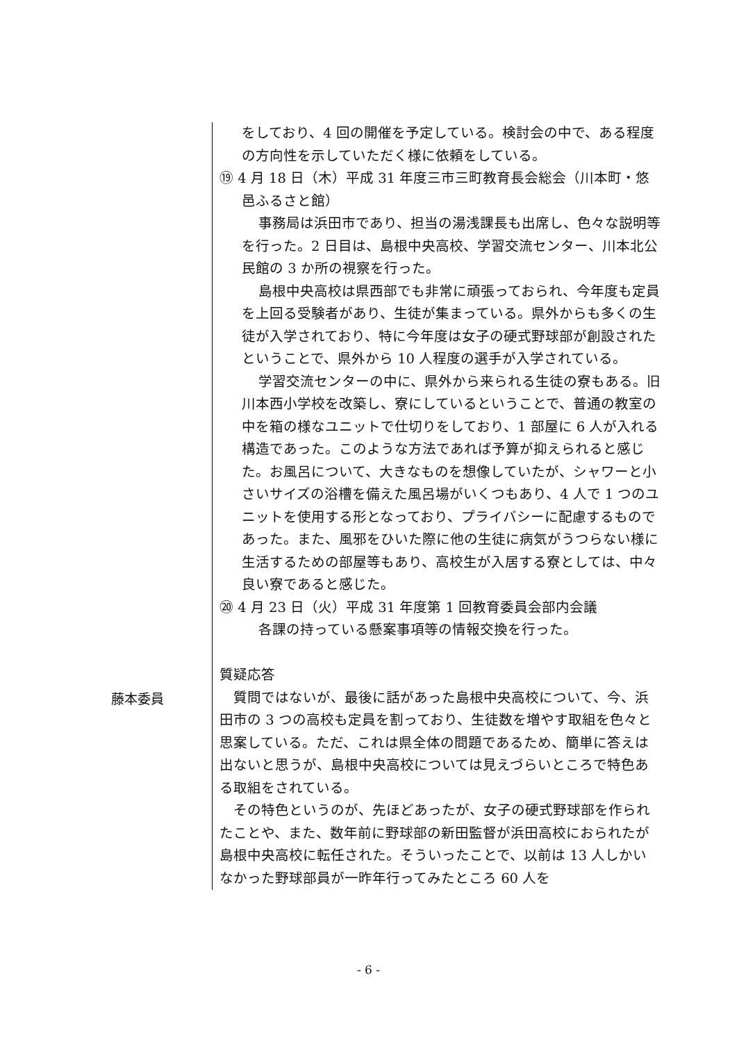をしており、4 回の開催を予定している。検討会の中で、ある程度の方向性を示していただく様に依頼をしている。
⑲ 4 月 18 日（木）平成 31 年度三市三町教育長会総会（川本町・悠邑ふるさと館）
事務局は浜田市であり、担当の湯浅課長も出席し、色々な説明等を行った。2 日目は、島根中央高校、学習交流センター、川本北公民館の 3 か所の視察を行った。
島根中央高校は県西部でも非常に頑張っておられ、今年度も定員を上回る受験者があり、生徒が集まっている。県外からも多くの生徒が入学されており、特に今年度は女子の硬式野球部が創設されたということで、県外から 10 人程度の選手が入学されている。
学習交流センターの中に、県外から来られる生徒の寮もある。旧川本西小学校を改築し、寮にしているということで、普通の教室の中を箱の様なユニットで仕切りをしており、1 部屋に 6 人が入れる構造であった。このような方法であれば予算が抑えられると感じた。お風呂について、大きなものを想像していたが、シャワーと小さいサイズの浴槽を備えた風呂場がいくつもあり、4 人で 1 つのユニットを使用する形となっており、プライバシーに配慮するものであった。また、風邪をひいた際に他の生徒に病気がうつらない様に生活するための部屋等もあり、高校生が入居する寮としては、中々良い寮であると感じた。
⑳ 4 月 23 日（火）平成 31 年度第 1 回教育委員会部内会議
各課の持っている懸案事項等の情報交換を行った。
質疑応答
藤本委員
質問ではないが、最後に話があった島根中央高校について、今、浜田市の 3 つの高校も定員を割っており、生徒数を増やす取組を色々と思案している。ただ、これは県全体の問題であるため、簡単に答えは出ないと思うが、島根中央高校については見えづらいところで特色ある取組をされている。
その特色というのが、先ほどあったが、女子の硬式野球部を作られたことや、また、数年前に野球部の新田監督が浜田高校におられたが島根中央高校に転任された。そういったことで、以前は 13 人しかいなかった野球部員が一昨年行ってみたところ 60 人を
- 6 -